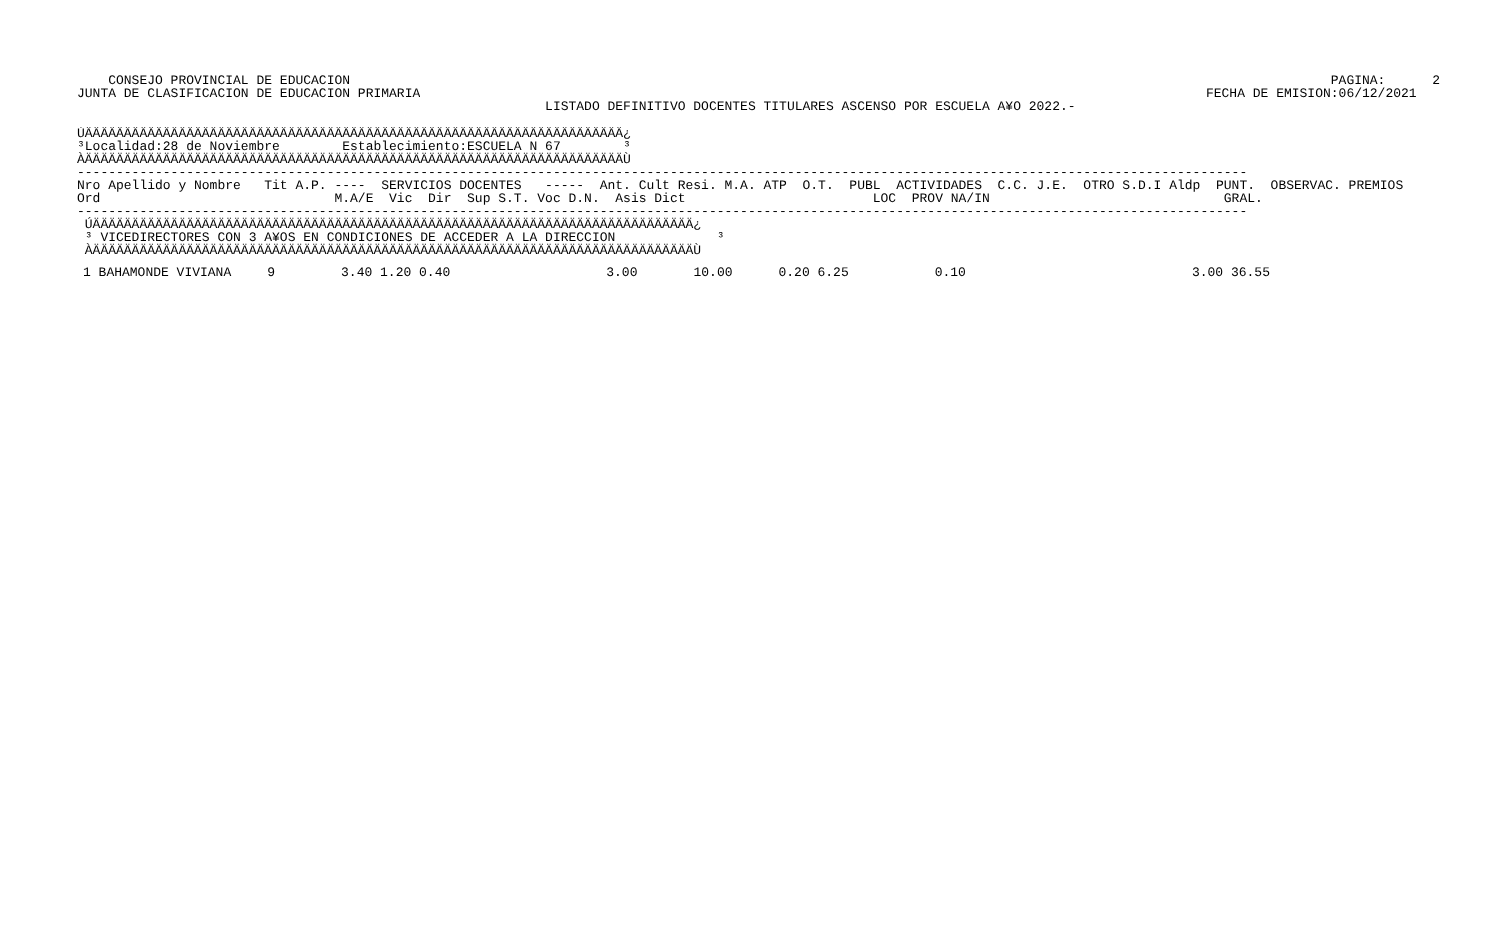CONSEJO PROVINCIAL DE EDUCACION
JUNTA DE CLASIFICACION DE EDUCACION PRIMARIA
                PAGINA:      2
FECHA DE EMISION:06/12/2021
                                                            LISTADO DEFINITIVO DOCENTES TITULARES ASCENSO POR ESCUELA A¥O 2022.-
ÚÄÄÄÄÄÄÄÄÄÄÄÄÄÄÄÄÄÄÄÄÄÄÄÄÄÄÄÄÄÄÄÄÄÄÄÄÄÄÄÄÄÄÄÄÄÄÄÄÄÄÄÄÄÄÄÄÄÄÄÄÄÄÄÄÄÄÄÄÄ¿
³Localidad:28 de Noviembre        Establecimiento:ESCUELA N 67        ³
ÀÄÄÄÄÄÄÄÄÄÄÄÄÄÄÄÄÄÄÄÄÄÄÄÄÄÄÄÄÄÄÄÄÄÄÄÄÄÄÄÄÄÄÄÄÄÄÄÄÄÄÄÄÄÄÄÄÄÄÄÄÄÄÄÄÄÄÄÄÄÙ
------------------------------------------------------------------------------------------------------------------------------------------------------
Nro Apellido y Nombre   Tit A.P. ----  SERVICIOS DOCENTES   -----  Ant. Cult Resi. M.A. ATP  O.T.  PUBL  ACTIVIDADES  C.C. J.E.  OTRO S.D.I Aldp  PUNT.  OBSERVAC. PREMIOS
Ord                              M.A/E  Vic  Dir  Sup S.T. Voc D.N.  Asis Dict                        LOC  PROV NA/IN                              GRAL.
------------------------------------------------------------------------------------------------------------------------------------------------------
 ÚÄÄÄÄÄÄÄÄÄÄÄÄÄÄÄÄÄÄÄÄÄÄÄÄÄÄÄÄÄÄÄÄÄÄÄÄÄÄÄÄÄÄÄÄÄÄÄÄÄÄÄÄÄÄÄÄÄÄÄÄÄÄÄÄÄÄÄÄÄÄÄÄÄÄÄÄÄ¿
 ³ VICEDIRECTORES CON 3 A¥OS EN CONDICIONES DE ACCEDER A LA DIRECCION             ³
 ÀÄÄÄÄÄÄÄÄÄÄÄÄÄÄÄÄÄÄÄÄÄÄÄÄÄÄÄÄÄÄÄÄÄÄÄÄÄÄÄÄÄÄÄÄÄÄÄÄÄÄÄÄÄÄÄÄÄÄÄÄÄÄÄÄÄÄÄÄÄÄÄÄÄÄÄÄÄÙ
| 1 BAHAMONDE VIVIANA | 9 | 3.40 1.20 0.40 | 3.00 | 10.00 | 0.20 6.25 | 0.10 | 3.00 36.55 |